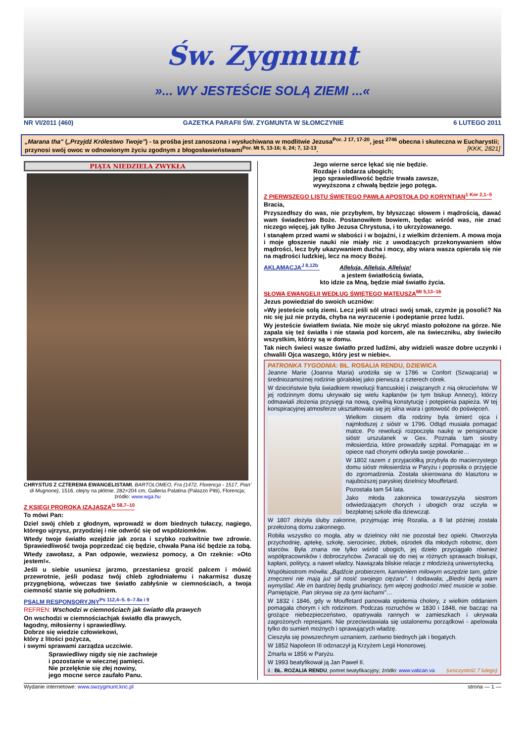Św. Zygmunt
»... WY JESTEŚCIE SOLĄ ZIEMI ...«
NR VI/2011 (460) GAZETKA PARAFII ŚW. ZYGMUNTA W SŁOMCZYNIE 6 LUTEGO 2011
„Marana tha" („Przyjdź Królestwo Twoje") - ta prośba jest zanoszona i wysłuchiwana w modlitwie Jezusa<sup>Por. J 17, 17-20</sup>, jest <sup>2746</sup> obecna i skuteczna w Eucharystii; przynosi swój owoc w odnowionym życiu zgodnym z błogosławieństwami<sup>Por. Mt 5, 13-16; 6, 24; 7, 12-13</sup>. [KKK, 2821]
PIĄTA NIEDZIELA ZWYKŁA
CHRYSTUS Z CZTEREMA EWANGELISTAMI, BARTOLOMEO, Fra (1472, Florencja - 1517, Pian' di Mugnone), 1516, olejny na płótnie, 282×204 cm, Galleria Palatina (Palazzo Pitti), Florencja; źródło: www.wga.hu
Z KSIĘGI PROROKA IZAJASZA<sup>Iz 58,7–10</sup>
To mówi Pan:
Dziel swój chleb z głodnym, wprowadź w dom biednych tułaczy, nagiego, którego ujrzysz, przyodziej i nie odwróć się od współziomków.
Wtedy twoje światło wzejdzie jak zorza i szybko rozkwitnie twe zdrowie. Sprawiedliwość twoja poprzedzać cię będzie, chwała Pana iść będzie za tobą.
Wtedy zawołasz, a Pan odpowie, wezwiesz pomocy, a On rzeknie: »Oto jestem!«.
Jeśli u siebie usuniesz jarzmo, przestaniesz grozić palcem i mówić przewrotnie, jeśli podasz twój chleb zgłodniałemu i nakarmisz duszę przygnębioną, wówczas twe światło zabłyśnie w ciemnościach, a twoja ciemność stanie się południem.
PSALM RESPONSORYJNY<sup>Ps 112,4–5. 6–7.8a i 9</sup>
REFREN: Wschodzi w ciemnościach jak światło dla prawych
On wschodzi w ciemnościachjak światło dla prawych,
łagodny, miłosierny i sprawiedliwy.
Dobrze się wiedzie człowiekowi,
który z litości pożycza,
i swymi sprawami zarządza uczciwie.
Sprawiedliwy nigdy się nie zachwieje
i pozostanie w wiecznej pamięci.
Nie przelęknie się złej nowiny,
jego mocne serce zaufało Panu.
Jego wierne serce lękać się nie będzie.
Rozdaje i obdarza ubogich;
jego sprawiedliwość będzie trwała zawsze,
wywyższona z chwałą będzie jego potęga.
Z PIERWSZEGO LISTU ŚWIĘTEGO PAWŁA APOSTOŁA DO KORYNTIAN<sup>1 Kor 2,1–5</sup>
Bracia,
Przyszedłszy do was, nie przybyłem, by błyszcząc słowem i mądrością, dawać wam świadectwo Boże. Postanowiłem bowiem, będąc wśród was, nie znać niczego więcej, jak tylko Jezusa Chrystusa, i to ukrzyżowanego.
I stanąłem przed wami w słabości i w bojaźni, i z wielkim drżeniem. A mowa moja i moje głoszenie nauki nie miały nic z uwodzących przekonywaniem słów mądrości, lecz były ukazywaniem ducha i mocy, aby wiara wasza opierała się nie na mądrości ludzkiej, lecz na mocy Bożej.
AKLAMACJA<sup>J 8,12b</sup> Alleluja, Alleluja, Alleluja!
a jestem światłością świata,
kto idzie za Mną, będzie miał światło życia.
SŁOWA EWANGELII WEDŁUG ŚWIĘTEGO MATEUSZA<sup>Mt 5,13–16</sup>
Jezus powiedział do swoich uczniów:
»Wy jesteście solą ziemi. Lecz jeśli sól utraci swój smak, czymże ją posolić? Na nic się już nie przyda, chyba na wyrzucenie i podeptanie przez ludzi.
Wy jesteście światłem świata. Nie może się ukryć miasto położone na górze. Nie zapala się też światła i nie stawia pod korcem, ale na świeczniku, aby świeciło wszystkim, którzy są w domu.
Tak niech świeci wasze światło przed ludźmi, aby widzieli wasze dobre uczynki i chwalili Ojca waszego, który jest w niebie«.
PATRONKA TYGODNIA: BŁ. ROSALIA RENDU, DZIEWICA
Jeanne Marie (Joanna Maria) urodziła się w 1786 w Confort (Szwajcaria) w średniozamożnej rodzinie góralskiej jako pierwsza z czterech córek.
W dzieciństwie była świadkiem rewolucji francuskiej i związanych z nią okrucieństw. W jej rodzinnym domu ukrywało się wielu kapłanów (w tym biskup Annecy), którzy odmawiali złożenia przysięgi na nową, cywilną konstytucję i potępienia papieża. W tej konspiracyjnej atmosferze ukształtowała się jej silna wiara i gotowość do poświęceń.
Wielkim ciosem dla rodziny była śmierć ojca i najmłodszej z sióstr w 1796. Odtąd musiała pomagać matce. Po rewolucji rozpoczęła naukę w pensjonacie sióstr urszulanek w Gex. Poznała tam siostry miłosierdzia, które prowadziły szpital. Pomagając im w opiece nad chorymi odkryła swoje powołanie…
W 1802 razem z przyjaciółką przybyła do macierzystego domu sióstr miłosierdzia w Paryżu i poprosiła o przyjęcie do zgromadzenia. Została skierowana do klasztoru w najuboższej paryskiej dzielnicy Mouffetard.
Pozostała tam 54 lata.
Jako młoda zakonnica towarzyszyła siostrom odwiedzającym chorych i ubogich oraz uczyła w bezpłatnej szkole dla dziewcząt.
W 1807 złożyła śluby zakonne, przyjmując imię Rozalia, a 8 lat później została przełożoną domu zakonnego.
Robiła wszystko co mogła, aby w dzielnicy nikt nie pozostał bez opieki. Otworzyła przychodnię, aptekę, szkołę, sierociniec, żłobek, ośrodek dla młodych robotnic, dom starców. Była znana nie tylko wśród ubogich, jej dzieło przyciągało również współpracowników i dobroczyńców. Zwracali się do niej w różnych sprawach biskupi, kapłani, politycy, a nawet władcy. Nawiązała bliskie relacje z młodzieżą uniwersytecką.
Współsiostrom mówiła: „Bądźcie probierzem, kamieniem milowym wszędzie tam, gdzie zmęczeni nie mają już sił nosić swojego ciężaru". I dodawała; „Biedni będą wam wymyślać. Ale im bardziej będą grubiańscy, tym więcej godności mieć musicie w sobie. Pamiętajcie, Pan skrywa się za tymi łachami"…
W 1832 i 1846, gdy w Mouffetard panowała epidemia cholery, z wielkim oddaniem pomagała chorym i ich rodzinom. Podczas rozruchów w 1830 i 1848, nie bacząc na grożące niebezpieczeństwo, opatrywała rannych w zamieszkach i ukrywała zagrożonych represjami. Nie przeciwstawiała się ustalonemu porządkowi - apelowała tylko do sumień możnych i sprawujących władzę.
Cieszyła się powszechnym uznaniem, zarówno biednych jak i bogatych.
W 1852 Napoleon III odznaczył ją Krzyżem Legii Honorowej.
Zmarła w 1856 w Paryżu.
W 1993 beatyfikował ją Jan Paweł II.
il.: BŁ. ROZALIA RENDU, portret beatyfikacyjny; źródło: www.vatican.va (uroczystość 7 lutego)
Wydanie internetowe: www.swzygmunt.knc.pl strona — 1 —